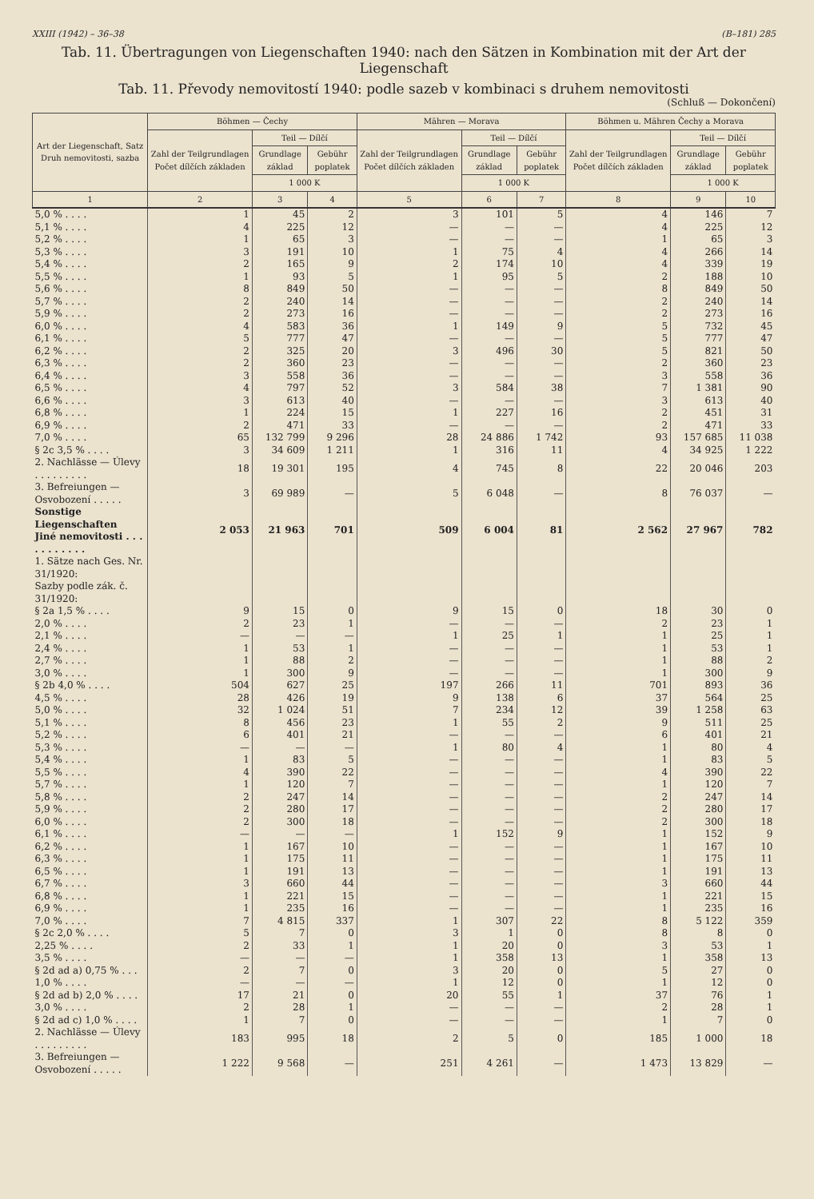XXIII (1942) – 36–38 (B–181) 285
Tab. 11. Übertragungen von Liegenschaften 1940: nach den Sätzen in Kombination mit der Art der Liegenschaft
Tab. 11. Převody nemovitostí 1940: podle sazeb v kombinaci s druhem nemovitosti
(Schluß — Dokončení)
| Art der Liegenschaft, Satz Druh nemovitosti, sazba | Böhmen — Čechy | | | Mähren — Morava | | | Böhmen u. Mähren Čechy a Morava | | |
| --- | --- | --- | --- | --- | --- | --- | --- | --- | --- |
| | Zahl der Teilgrundlagen Počet dílčích základen | Teil — Dílčí | | Zahl der Teilgrundlagen Počet dílčích základen | Teil — Dílčí | | Zahl der Teilgrundlagen Počet dílčích základen | Teil — Dílčí | |
| | | Grundlage základ | Gebühr poplatek | | Grundlage základ | Gebühr poplatek | | Grundlage základ | Gebühr poplatek |
| | | 1 000 K | | | 1 000 K | | | 1 000 K | |
| 1 | 2 | 3 | 4 | 5 | 6 | 7 | 8 | 9 | 10 |
| 5,0 % . . . . | 1 | 45 | 2 | 3 | 101 | 5 | 4 | 146 | 7 |
| 5,1 % . . . . | 4 | 225 | 12 | — | — | — | 4 | 225 | 12 |
| 5,2 % . . . . | 1 | 65 | 3 | — | — | — | 1 | 65 | 3 |
| 5,3 % . . . . | 3 | 191 | 10 | 1 | 75 | 4 | 4 | 266 | 14 |
| 5,4 % . . . . | 2 | 165 | 9 | 2 | 174 | 10 | 4 | 339 | 19 |
| 5,5 % . . . . | 1 | 93 | 5 | 1 | 95 | 5 | 2 | 188 | 10 |
| 5,6 % . . . . | 8 | 849 | 50 | — | — | — | 8 | 849 | 50 |
| 5,7 % . . . . | 2 | 240 | 14 | — | — | — | 2 | 240 | 14 |
| 5,9 % . . . . | 2 | 273 | 16 | — | — | — | 2 | 273 | 16 |
| 6,0 % . . . . | 4 | 583 | 36 | 1 | 149 | 9 | 5 | 732 | 45 |
| 6,1 % . . . . | 5 | 777 | 47 | — | — | — | 5 | 777 | 47 |
| 6,2 % . . . . | 2 | 325 | 20 | 3 | 496 | 30 | 5 | 821 | 50 |
| 6,3 % . . . . | 2 | 360 | 23 | — | — | — | 2 | 360 | 23 |
| 6,4 % . . . . | 3 | 558 | 36 | — | — | — | 3 | 558 | 36 |
| 6,5 % . . . . | 4 | 797 | 52 | 3 | 584 | 38 | 7 | 1 381 | 90 |
| 6,6 % . . . . | 3 | 613 | 40 | — | — | — | 3 | 613 | 40 |
| 6,8 % . . . . | 1 | 224 | 15 | 1 | 227 | 16 | 2 | 451 | 31 |
| 6,9 % . . . . | 2 | 471 | 33 | — | — | — | 2 | 471 | 33 |
| 7,0 % . . . . | 65 | 132 799 | 9 296 | 28 | 24 886 | 1 742 | 93 | 157 685 | 11 038 |
| § 2c 3,5 % . . . . | 3 | 34 609 | 1 211 | 1 | 316 | 11 | 4 | 34 925 | 1 222 |
| 2. Nachlässe — Úlevy . . . . . . . . . | 18 | 19 301 | 195 | 4 | 745 | 8 | 22 | 20 046 | 203 |
| 3. Befreiungen — Osvobození . . . . . | 3 | 69 989 | — | 5 | 6 048 | — | 8 | 76 037 | — |
| Sonstige Liegenschaften Jiné nemovitosti . . . . . . . . . . . | 2 053 | 21 963 | 701 | 509 | 6 004 | 81 | 2 562 | 27 967 | 782 |
| 1. Sätze nach Ges. Nr. 31/1920: Sazby podle zák. č. 31/1920: | | | | | | | | | |
| § 2a 1,5 % . . . . | 9 | 15 | 0 | 9 | 15 | 0 | 18 | 30 | 0 |
| 2,0 % . . . . | 2 | 23 | 1 | — | — | — | 2 | 23 | 1 |
| 2,1 % . . . . | — | — | — | 1 | 25 | 1 | 1 | 25 | 1 |
| 2,4 % . . . . | 1 | 53 | 1 | — | — | — | 1 | 53 | 1 |
| 2,7 % . . . . | 1 | 88 | 2 | — | — | — | 1 | 88 | 2 |
| 3,0 % . . . . | 1 | 300 | 9 | — | — | — | 1 | 300 | 9 |
| § 2b 4,0 % . . . . | 504 | 627 | 25 | 197 | 266 | 11 | 701 | 893 | 36 |
| 4,5 % . . . . | 28 | 426 | 19 | 9 | 138 | 6 | 37 | 564 | 25 |
| 5,0 % . . . . | 32 | 1 024 | 51 | 7 | 234 | 12 | 39 | 1 258 | 63 |
| 5,1 % . . . . | 8 | 456 | 23 | 1 | 55 | 2 | 9 | 511 | 25 |
| 5,2 % . . . . | 6 | 401 | 21 | — | — | — | 6 | 401 | 21 |
| 5,3 % . . . . | — | — | — | 1 | 80 | 4 | 1 | 80 | 4 |
| 5,4 % . . . . | 1 | 83 | 5 | — | — | — | 1 | 83 | 5 |
| 5,5 % . . . . | 4 | 390 | 22 | — | — | — | 4 | 390 | 22 |
| 5,7 % . . . . | 1 | 120 | 7 | — | — | — | 1 | 120 | 7 |
| 5,8 % . . . . | 2 | 247 | 14 | — | — | — | 2 | 247 | 14 |
| 5,9 % . . . . | 2 | 280 | 17 | — | — | — | 2 | 280 | 17 |
| 6,0 % . . . . | 2 | 300 | 18 | — | — | — | 2 | 300 | 18 |
| 6,1 % . . . . | — | — | — | 1 | 152 | 9 | 1 | 152 | 9 |
| 6,2 % . . . . | 1 | 167 | 10 | — | — | — | 1 | 167 | 10 |
| 6,3 % . . . . | 1 | 175 | 11 | — | — | — | 1 | 175 | 11 |
| 6,5 % . . . . | 1 | 191 | 13 | — | — | — | 1 | 191 | 13 |
| 6,7 % . . . . | 3 | 660 | 44 | — | — | — | 3 | 660 | 44 |
| 6,8 % . . . . | 1 | 221 | 15 | — | — | — | 1 | 221 | 15 |
| 6,9 % . . . . | 1 | 235 | 16 | — | — | — | 1 | 235 | 16 |
| 7,0 % . . . . | 7 | 4 815 | 337 | 1 | 307 | 22 | 8 | 5 122 | 359 |
| § 2c 2,0 % . . . . | 5 | 7 | 0 | 3 | 1 | 0 | 8 | 8 | 0 |
| 2,25 % . . . . | 2 | 33 | 1 | 1 | 20 | 0 | 3 | 53 | 1 |
| 3,5 % . . . . | — | — | — | 1 | 358 | 13 | 1 | 358 | 13 |
| § 2d ad a) 0,75 % . . . | 2 | 7 | 0 | 3 | 20 | 0 | 5 | 27 | 0 |
| 1,0 % . . . . | — | — | — | 1 | 12 | 0 | 1 | 12 | 0 |
| § 2d ad b) 2,0 % . . . . | 17 | 21 | 0 | 20 | 55 | 1 | 37 | 76 | 1 |
| 3,0 % . . . . | 2 | 28 | 1 | — | — | — | 2 | 28 | 1 |
| § 2d ad c) 1,0 % . . . . | 1 | 7 | 0 | — | — | — | 1 | 7 | 0 |
| 2. Nachlässe — Úlevy . . . . . . . . . | 183 | 995 | 18 | 2 | 5 | 0 | 185 | 1 000 | 18 |
| 3. Befreiungen — Osvobození . . . . . | 1 222 | 9 568 | — | 251 | 4 261 | — | 1 473 | 13 829 | — |